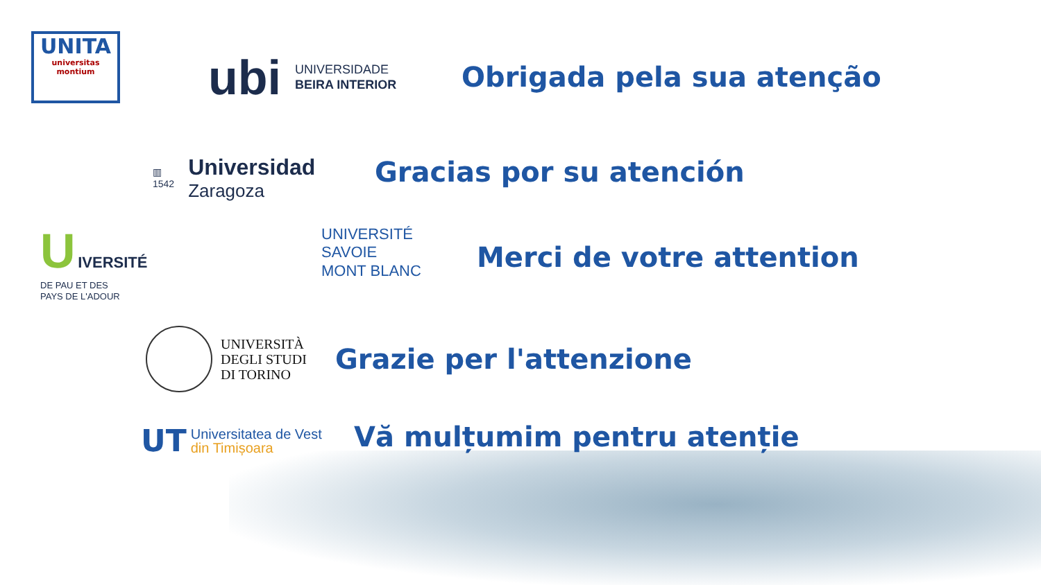UNITA
universitas montium
ubi UNIVERSIDADE
BEIRA INTERIOR
Obrigada pela sua atenção
▥
1542
Universidad
Zaragoza
Gracias por su atención
U IVERSITÉ
DE PAU ET DES
PAYS DE L'ADOUR
UNIVERSITÉ
SAVOIE
MONT BLANC
Merci de votre attention
UNIVERSITÀ
DEGLI STUDI
DI TORINO
Grazie per l'attenzione
UT
Universitatea de Vest
din Timișoara
Vă mulțumim pentru atenție